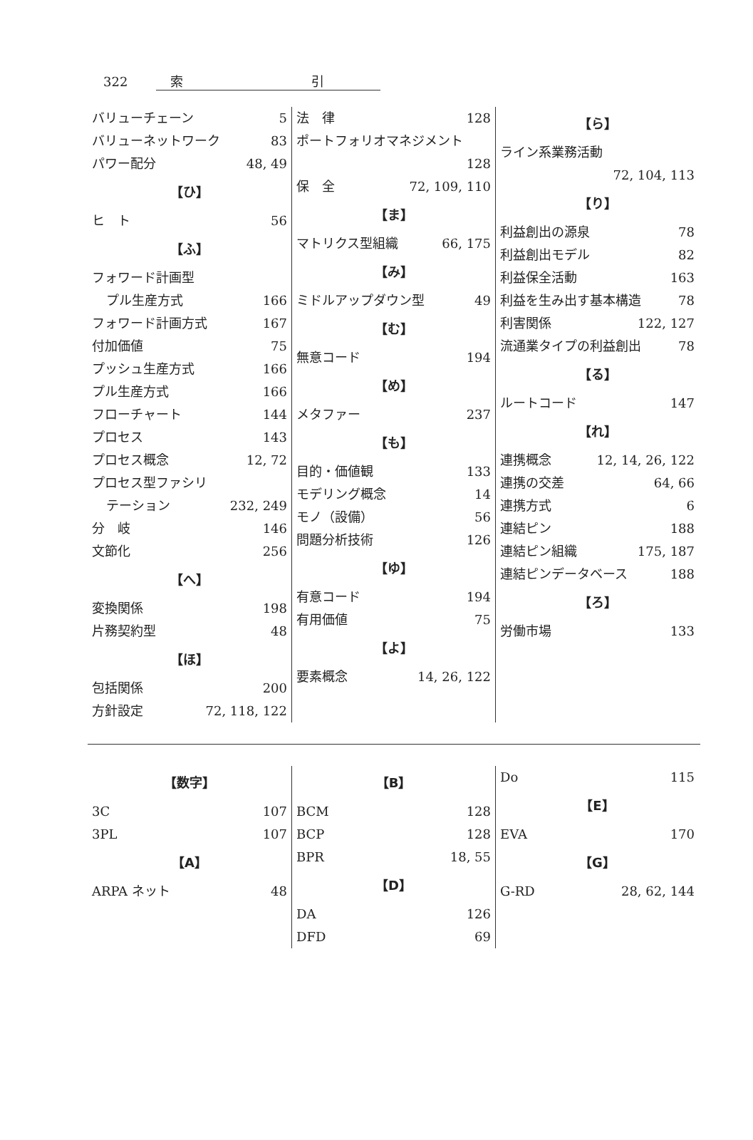322 索　　　　　　　　　　引
バリューチェーン 5
バリューネットワーク 83
パワー配分 48, 49
【ひ】
ヒ　ト 56
【ふ】
フォワード計画型
プル生産方式 166
フォワード計画方式 167
付加価値 75
プッシュ生産方式 166
プル生産方式 166
フローチャート 144
プロセス 143
プロセス概念 12, 72
プロセス型ファシリ
テーション 232, 249
分　岐 146
文節化 256
【へ】
変換関係 198
片務契約型 48
【ほ】
包括関係 200
方針設定 72, 118, 122
法　律 128
ポートフォリオマネジメント
128
保　全 72, 109, 110
【ま】
マトリクス型組織 66, 175
【み】
ミドルアップダウン型 49
【む】
無意コード 194
【め】
メタファー 237
【も】
目的・価値観 133
モデリング概念 14
モノ（設備） 56
問題分析技術 126
【ゆ】
有意コード 194
有用価値 75
【よ】
要素概念 14, 26, 122
【ら】
ライン系業務活動
72, 104, 113
【り】
利益創出の源泉 78
利益創出モデル 82
利益保全活動 163
利益を生み出す基本構造 78
利害関係 122, 127
流通業タイプの利益創出 78
【る】
ルートコード 147
【れ】
連携概念 12, 14, 26, 122
連携の交差 64, 66
連携方式 6
連結ピン 188
連結ピン組織 175, 187
連結ピンデータベース 188
【ろ】
労働市場 133
【数字】
3C 107
3PL 107
【A】
ARPA ネット 48
【B】
BCM 128
BCP 128
BPR 18, 55
【D】
DA 126
DFD 69
Do 115
【E】
EVA 170
【G】
G-RD 28, 62, 144